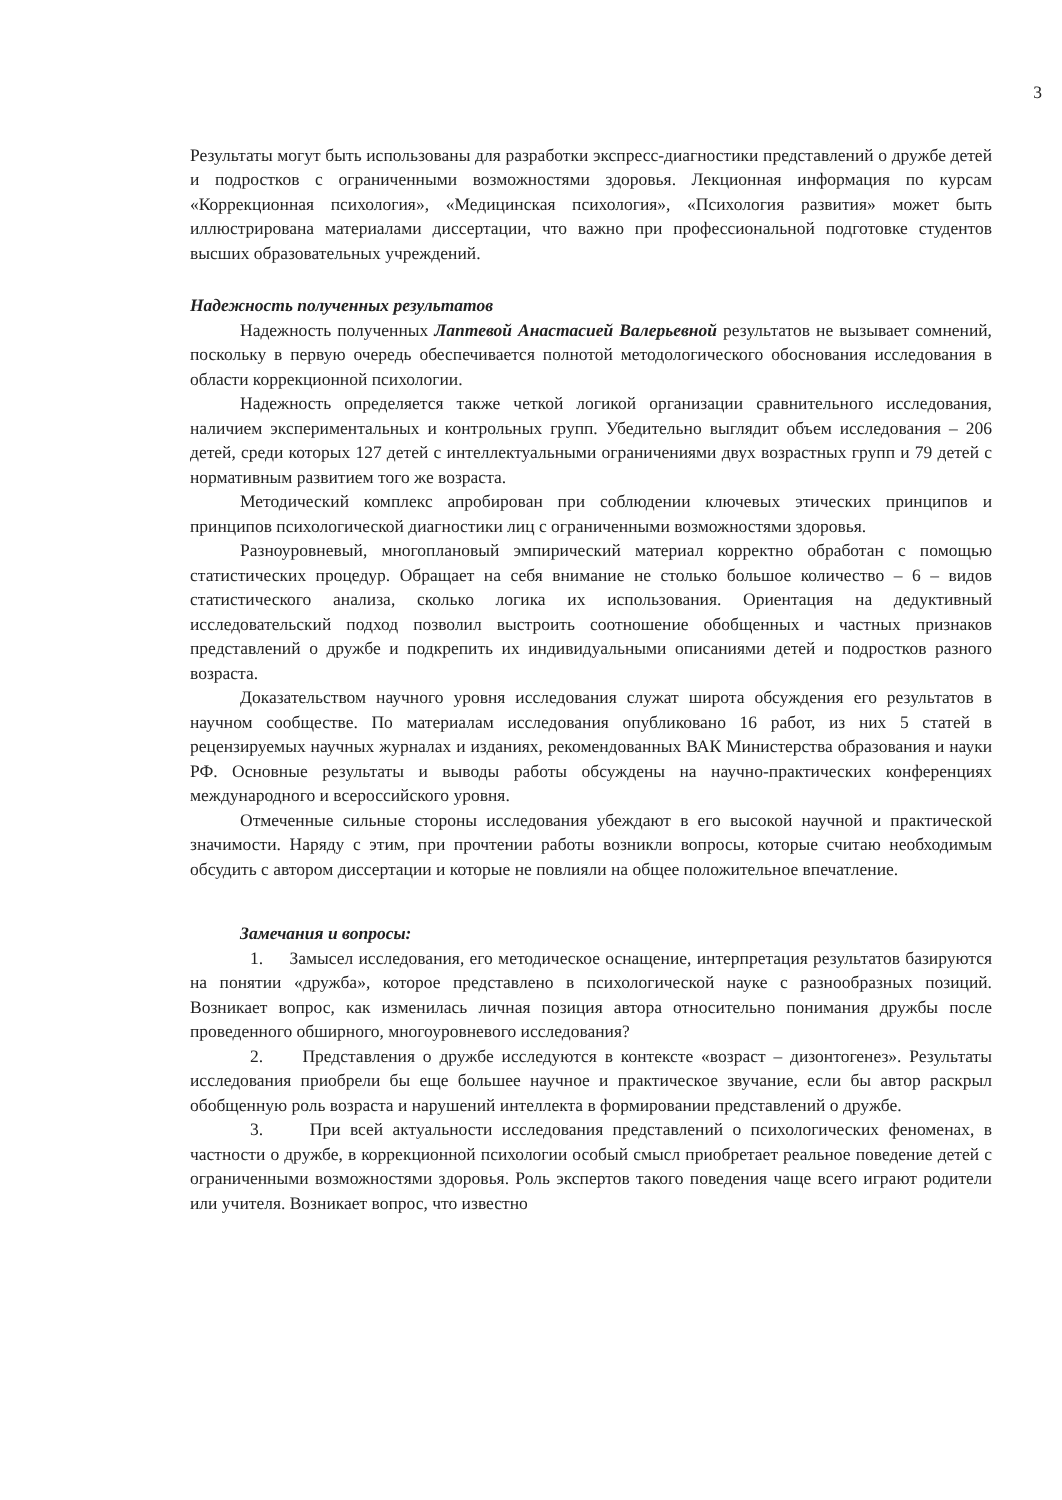3
Результаты могут быть использованы для разработки экспресс-диагностики представлений о дружбе детей и подростков с ограниченными возможностями здоровья. Лекционная информация по курсам «Коррекционная психология», «Медицинская психология», «Психология развития» может быть иллюстрирована материалами диссертации, что важно при профессиональной подготовке студентов высших образовательных учреждений.
Надежность полученных результатов
Надежность полученных Лаптевой Анастасией Валерьевной результатов не вызывает сомнений, поскольку в первую очередь обеспечивается полнотой методологического обоснования исследования в области коррекционной психологии.
Надежность определяется также четкой логикой организации сравнительного исследования, наличием экспериментальных и контрольных групп. Убедительно выглядит объем исследования – 206 детей, среди которых 127 детей с интеллектуальными ограничениями двух возрастных групп и 79 детей с нормативным развитием того же возраста.
Методический комплекс апробирован при соблюдении ключевых этических принципов и принципов психологической диагностики лиц с ограниченными возможностями здоровья.
Разноуровневый, многоплановый эмпирический материал корректно обработан с помощью статистических процедур. Обращает на себя внимание не столько большое количество – 6 – видов статистического анализа, сколько логика их использования. Ориентация на дедуктивный исследовательский подход позволил выстроить соотношение обобщенных и частных признаков представлений о дружбе и подкрепить их индивидуальными описаниями детей и подростков разного возраста.
Доказательством научного уровня исследования служат широта обсуждения его результатов в научном сообществе. По материалам исследования опубликовано 16 работ, из них 5 статей в рецензируемых научных журналах и изданиях, рекомендованных ВАК Министерства образования и науки РФ. Основные результаты и выводы работы обсуждены на научно-практических конференциях международного и всероссийского уровня.
Отмеченные сильные стороны исследования убеждают в его высокой научной и практической значимости. Наряду с этим, при прочтении работы возникли вопросы, которые считаю необходимым обсудить с автором диссертации и которые не повлияли на общее положительное впечатление.
Замечания и вопросы:
1. Замысел исследования, его методическое оснащение, интерпретация результатов базируются на понятии «дружба», которое представлено в психологической науке с разнообразных позиций. Возникает вопрос, как изменилась личная позиция автора относительно понимания дружбы после проведенного обширного, многоуровневого исследования?
2. Представления о дружбе исследуются в контексте «возраст – дизонтогенез». Результаты исследования приобрели бы еще большее научное и практическое звучание, если бы автор раскрыл обобщенную роль возраста и нарушений интеллекта в формировании представлений о дружбе.
3. При всей актуальности исследования представлений о психологических феноменах, в частности о дружбе, в коррекционной психологии особый смысл приобретает реальное поведение детей с ограниченными возможностями здоровья. Роль экспертов такого поведения чаще всего играют родители или учителя. Возникает вопрос, что известно